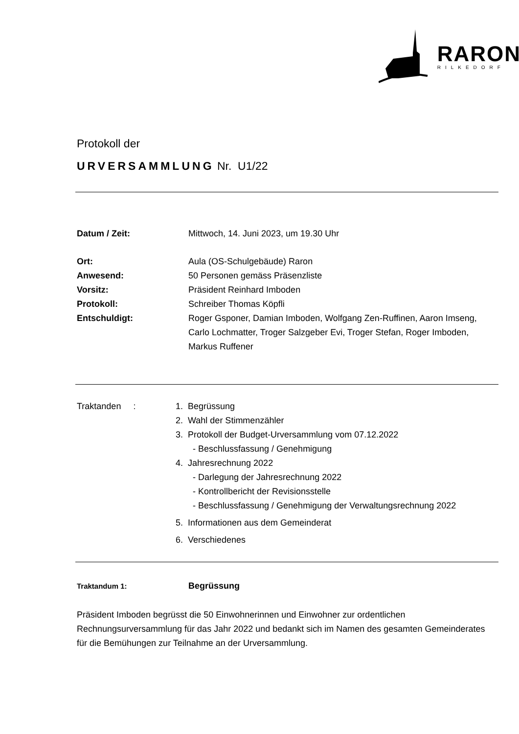RARON
RILKEDORF
Protokoll der
URVERSAMMLUNG Nr. U1/22
Datum / Zeit: Mittwoch, 14. Juni 2023, um 19.30 Uhr
Ort: Aula (OS-Schulgebäude) Raron
Anwesend: 50 Personen gemäss Präsenzliste
Vorsitz: Präsident Reinhard Imboden
Protokoll: Schreiber Thomas Köpfli
Entschuldigt: Roger Gsponer, Damian Imboden, Wolfgang Zen-Ruffinen, Aaron Imseng, Carlo Lochmatter, Troger Salzgeber Evi, Troger Stefan, Roger Imboden, Markus Ruffener
Traktanden : 1. Begrüssung
2. Wahl der Stimmenzähler
3. Protokoll der Budget-Urversammlung vom 07.12.2022
- Beschlussfassung / Genehmigung
4. Jahresrechnung 2022
- Darlegung der Jahresrechnung 2022
- Kontrollbericht der Revisionsstelle
- Beschlussfassung / Genehmigung der Verwaltungsrechnung 2022
5. Informationen aus dem Gemeinderat
6. Verschiedenes
Traktandum 1:
Begrüssung
Präsident Imboden begrüsst die 50 Einwohnerinnen und Einwohner zur ordentlichen Rechnungsurversammlung für das Jahr 2022 und bedankt sich im Namen des gesamten Gemeinderates für die Bemühungen zur Teilnahme an der Urversammlung.